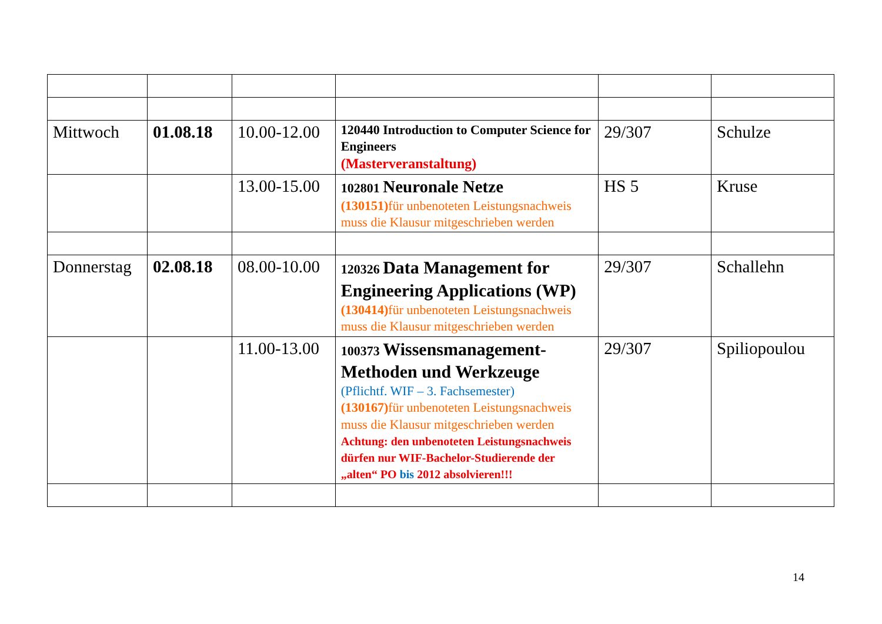| Mittwoch | 01.08.18 | 10.00-12.00 | 120440 Introduction to Computer Science for Engineers (Masterveranstaltung) | 29/307 | Schulze |
| | | 13.00-15.00 | 102801 Neuronale Netze (130151) für unbenoteten Leistungsnachweis muss die Klausur mitgeschrieben werden | HS 5 | Kruse |
| Donnerstag | 02.08.18 | 08.00-10.00 | 120326 Data Management for Engineering Applications (WP) (130414) für unbenoteten Leistungsnachweis muss die Klausur mitgeschrieben werden | 29/307 | Schallehn |
| | | 11.00-13.00 | 100373 Wissensmanagement-Methoden und Werkzeuge (Pflichtf. WIF – 3. Fachsemester) (130167) für unbenoteten Leistungsnachweis muss die Klausur mitgeschrieben werden Achtung: den unbenoteten Leistungsnachweis dürfen nur WIF-Bachelor-Studierende der „alten“ PO bis 2012 absolvieren!!! | 29/307 | Spiliopoulou |
14